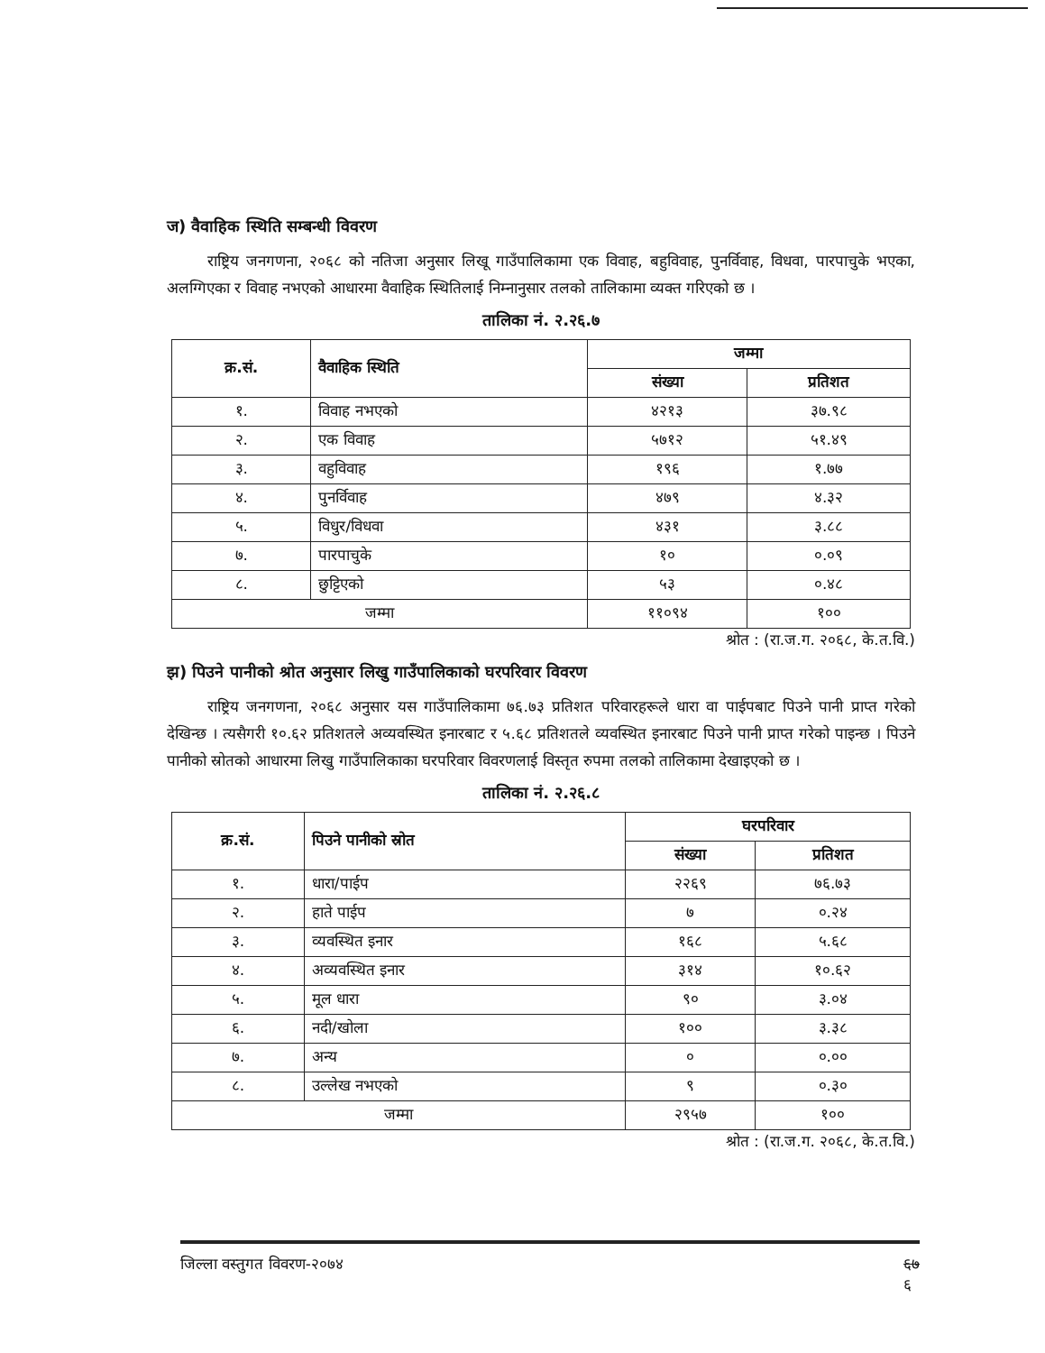ज) वैवाहिक स्थिति सम्बन्धी विवरण
राष्ट्रिय जनगणना, २०६८ को नतिजा अनुसार लिखू गाउँपालिकामा एक विवाह, बहुविवाह, पुनर्विवाह, विधवा, पारपाचुके भएका, अलग्गिएका र विवाह नभएको आधारमा वैवाहिक स्थितिलाई निम्नानुसार तलको तालिकामा व्यक्त गरिएको छ ।
तालिका नं. २.२६.७
| क्र.सं. | वैवाहिक स्थिति | जम्मा | |
| --- | --- | --- | --- |
| | | संख्या | प्रतिशत |
| १. | विवाह नभएको | ४२१३ | ३७.९८ |
| २. | एक विवाह | ५७१२ | ५१.४९ |
| ३. | वहुविवाह | १९६ | १.७७ |
| ४. | पुनर्विवाह | ४७९ | ४.३२ |
| ५. | विधुर/विधवा | ४३१ | ३.८८ |
| ७. | पारपाचुके | १० | ०.०९ |
| ८. | छुट्टिएको | ५३ | ०.४८ |
| जम्मा | | ११०९४ | १०० |
श्रोत : (रा.ज.ग. २०६८, के.त.वि.)
झ) पिउने पानीको श्रोत अनुसार लिखु गाउँपालिकाको घरपरिवार विवरण
राष्ट्रिय जनगणना, २०६८ अनुसार यस गाउँपालिकामा ७६.७३ प्रतिशत परिवारहरूले धारा वा पाईपबाट पिउने पानी प्राप्त गरेको देखिन्छ । त्यसैगरी १०.६२ प्रतिशतले अव्यवस्थित इनारबाट र ५.६८ प्रतिशतले व्यवस्थित इनारबाट पिउने पानी प्राप्त गरेको पाइन्छ । पिउने पानीको स्रोतको आधारमा लिखु गाउँपालिकाका घरपरिवार विवरणलाई विस्तृत रुपमा तलको तालिकामा देखाइएको छ ।
तालिका नं. २.२६.८
| क्र.सं. | पिउने पानीको स्रोत | घरपरिवार | |
| --- | --- | --- | --- |
| | | संख्या | प्रतिशत |
| १. | धारा/पाईप | २२६९ | ७६.७३ |
| २. | हाते पाईप | ७ | ०.२४ |
| ३. | व्यवस्थित इनार | १६८ | ५.६८ |
| ४. | अव्यवस्थित इनार | ३१४ | १०.६२ |
| ५. | मूल धारा | ९० | ३.०४ |
| ६. | नदी/खोला | १०० | ३.३८ |
| ७. | अन्य | ० | ०.०० |
| ८. | उल्लेख नभएको | ९ | ०.३० |
| जम्मा | | २९५७ | १०० |
श्रोत : (रा.ज.ग. २०६८, के.त.वि.)
जिल्ला वस्तुगत विवरण-२०७४ ६७
६